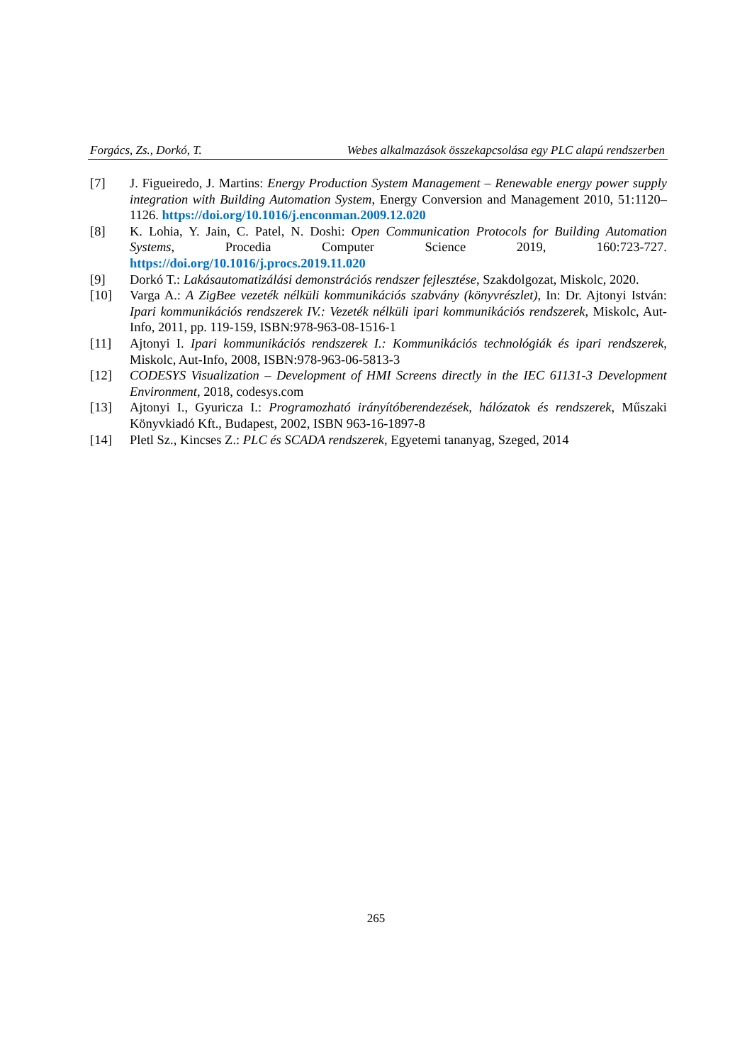Forgács, Zs., Dorkó, T. Webes alkalmazások összekapcsolása egy PLC alapú rendszerben
[7] J. Figueiredo, J. Martins: Energy Production System Management – Renewable energy power supply integration with Building Automation System, Energy Conversion and Management 2010, 51:1120–1126. https://doi.org/10.1016/j.enconman.2009.12.020
[8] K. Lohia, Y. Jain, C. Patel, N. Doshi: Open Communication Protocols for Building Automation Systems, Procedia Computer Science 2019, 160:723-727. https://doi.org/10.1016/j.procs.2019.11.020
[9] Dorkó T.: Lakásautomatizálási demonstrációs rendszer fejlesztése, Szakdolgozat, Miskolc, 2020.
[10] Varga A.: A ZigBee vezeték nélküli kommunikációs szabvány (könyvrészlet), In: Dr. Ajtonyi István: Ipari kommunikációs rendszerek IV.: Vezeték nélküli ipari kommunikációs rendszerek, Miskolc, Aut-Info, 2011, pp. 119-159, ISBN:978-963-08-1516-1
[11] Ajtonyi I. Ipari kommunikációs rendszerek I.: Kommunikációs technológiák és ipari rendsze­rek, Miskolc, Aut-Info, 2008, ISBN:978-963-06-5813-3
[12] CODESYS Visualization – Development of HMI Screens directly in the IEC 61131-3 Develop­ment Environment, 2018, codesys.com
[13] Ajtonyi I., Gyuricza I.: Programozható irányítóberendezések, hálózatok és rendszerek, Műsza­ki Könyvkiadó Kft., Budapest, 2002, ISBN 963-16-1897-8
[14] Pletl Sz., Kincses Z.: PLC és SCADA rendszerek, Egyetemi tananyag, Szeged, 2014
265